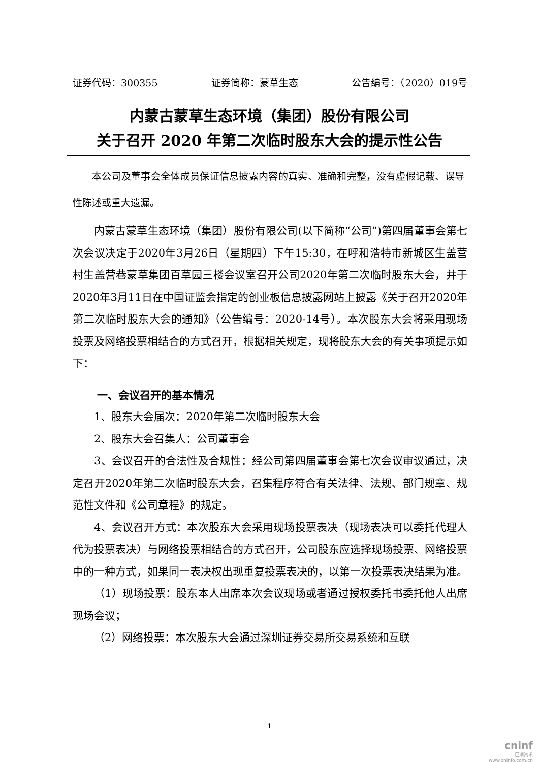证券代码：300355 证券简称：蒙草生态 公告编号：（2020）019号
内蒙古蒙草生态环境（集团）股份有限公司
关于召开 2020 年第二次临时股东大会的提示性公告
本公司及董事会全体成员保证信息披露内容的真实、准确和完整，没有虚假记载、误导性陈述或重大遗漏。
内蒙古蒙草生态环境（集团）股份有限公司(以下简称“公司”)第四届董事会第七次会议决定于2020年3月26日（星期四）下午15:30，在呼和浩特市新城区生盖营村生盖营巷蒙草集团百草园三楼会议室召开公司2020年第二次临时股东大会，并于2020年3月11日在中国证监会指定的创业板信息披露网站上披露《关于召开2020年第二次临时股东大会的通知》（公告编号：2020-14号）。本次股东大会将采用现场投票及网络投票相结合的方式召开，根据相关规定，现将股东大会的有关事项提示如下：
一、会议召开的基本情况
1、股东大会届次：2020年第二次临时股东大会
2、股东大会召集人：公司董事会
3、会议召开的合法性及合规性：经公司第四届董事会第七次会议审议通过，决定召开2020年第二次临时股东大会，召集程序符合有关法律、法规、部门规章、规范性文件和《公司章程》的规定。
4、会议召开方式：本次股东大会采用现场投票表决（现场表决可以委托代理人代为投票表决）与网络投票相结合的方式召开，公司股东应选择现场投票、网络投票中的一种方式，如果同一表决权出现重复投票表决的，以第一次投票表决结果为准。
（1）现场投票：股东本人出席本次会议现场或者通过授权委托书委托他人出席现场会议；
（2）网络投票：本次股东大会通过深圳证券交易所交易系统和互联
1
cninf
巨潮资讯
www.cninfo.com.cn